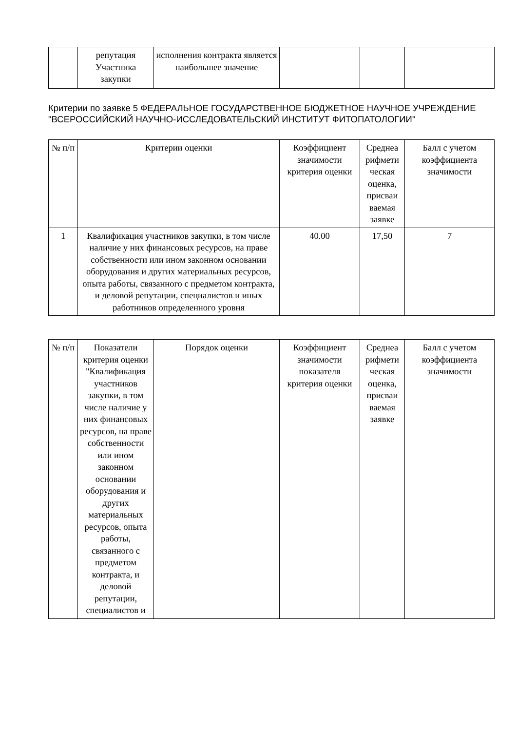| | репутация Участника закупки | исполнения контракта является наибольшее значение | | | |
Критерии по заявке 5 ФЕДЕРАЛЬНОЕ ГОСУДАРСТВЕННОЕ БЮДЖЕТНОЕ НАУЧНОЕ УЧРЕЖДЕНИЕ "ВСЕРОССИЙСКИЙ НАУЧНО-ИССЛЕДОВАТЕЛЬСКИЙ ИНСТИТУТ ФИТОПАТОЛОГИИ"
| № п/п | Критерии оценки | Коэффициент значимости критерия оценки | Среднеа рифмети ческая оценка, присваи ваемая заявке | Балл с учетом коэффициента значимости |
| --- | --- | --- | --- | --- |
| 1 | Квалификация участников закупки, в том числе наличие у них финансовых ресурсов, на праве собственности или ином законном основании оборудования и других материальных ресурсов, опыта работы, связанного с предметом контракта, и деловой репутации, специалистов и иных работников определенного уровня | 40.00 | 17,50 | 7 |
| № п/п | Показатели критерия оценки "Квалификация участников закупки, в том числе наличие у них финансовых ресурсов, на праве собственности или ином законном основании оборудования и других материальных ресурсов, опыта работы, связанного с предметом контракта, и деловой репутации, специалистов и | Порядок оценки | Коэффициент значимости показателя критерия оценки | Среднеа рифмети ческая оценка, присваи ваемая заявке | Балл с учетом коэффициента значимости |
| --- | --- | --- | --- | --- | --- |